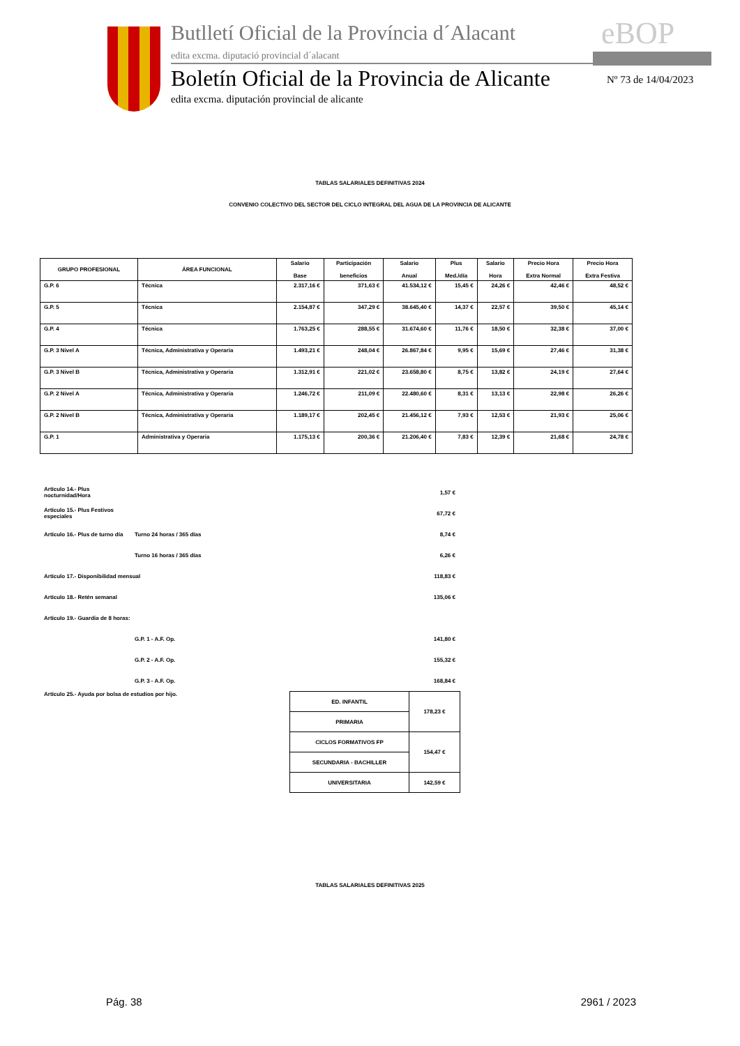Butlletí Oficial de la Província d´Alacant
edita excma. diputació provincial d´alacant
eBOP
Boletín Oficial de la Provincia de Alicante
edita excma. diputación provincial de alicante
Nº 73 de 14/04/2023
TABLAS SALARIALES DEFINITIVAS 2024
CONVENIO COLECTIVO DEL SECTOR DEL CICLO INTEGRAL DEL AGUA DE LA PROVINCIA DE ALICANTE
| GRUPO PROFESIONAL | ÁREA FUNCIONAL | Salario Base | Participación beneficios | Salario Anual | Plus Med./día | Salario Hora | Precio Hora Extra Normal | Precio Hora Extra Festiva |
| --- | --- | --- | --- | --- | --- | --- | --- | --- |
| G.P. 6 | Técnica | 2.317,16 € | 371,63 € | 41.534,12 € | 15,45 € | 24,26 € | 42,46 € | 48,52 € |
| G.P. 5 | Técnica | 2.154,87 € | 347,29 € | 38.645,40 € | 14,37 € | 22,57 € | 39,50 € | 45,14 € |
| G.P. 4 | Técnica | 1.763,25 € | 288,55 € | 31.674,60 € | 11,76 € | 18,50 € | 32,38 € | 37,00 € |
| G.P. 3 Nivel A | Técnica, Administrativa y Operaria | 1.493,21 € | 248,04 € | 26.867,84 € | 9,95 € | 15,69 € | 27,46 € | 31,38 € |
| G.P. 3 Nivel B | Técnica, Administrativa y Operaria | 1.312,91 € | 221,02 € | 23.658,80 € | 8,75 € | 13,82 € | 24,19 € | 27,64 € |
| G.P. 2 Nivel A | Técnica, Administrativa y Operaria | 1.246,72 € | 211,09 € | 22.480,60 € | 8,31 € | 13,13 € | 22,98 € | 26,26 € |
| G.P. 2 Nivel B | Técnica, Administrativa y Operaria | 1.189,17 € | 202,45 € | 21.456,12 € | 7,93 € | 12,53 € | 21,93 € | 25,06 € |
| G.P. 1 | Administrativa y Operaria | 1.175,13 € | 200,36 € | 21.206,40 € | 7,83 € | 12,39 € | 21,68 € | 24,78 € |
| Artículo 14.- Plus nocturnidad/Hora | | 1,57 € |
| Artículo 15.- Plus Festivos especiales | | 67,72 € |
| Artículo 16.- Plus de turno día | Turno 24 horas / 365 días | 8,74 € |
| | Turno 16 horas / 365 días | 6,26 € |
| Artículo 17.- Disponibilidad mensual | | 118,83 € |
| Artículo 18.- Retén semanal | | 135,06 € |
| Artículo 19.- Guardia de 8 horas: | | |
| | G.P. 1 - A.F. Op. | 141,80 € |
| | G.P. 2 - A.F. Op. | 155,32 € |
| | G.P. 3 - A.F. Op. | 168,84 € |
Artículo 25.- Ayuda por bolsa de estudios por hijo.
| ED. INFANTIL | 178,23 € |
| PRIMARIA | |
| CICLOS FORMATIVOS FP | 154,47 € |
| SECUNDARIA - BACHILLER | |
| UNIVERSITARIA | 142,59 € |
TABLAS SALARIALES DEFINITIVAS 2025
Pág. 38 2961 / 2023